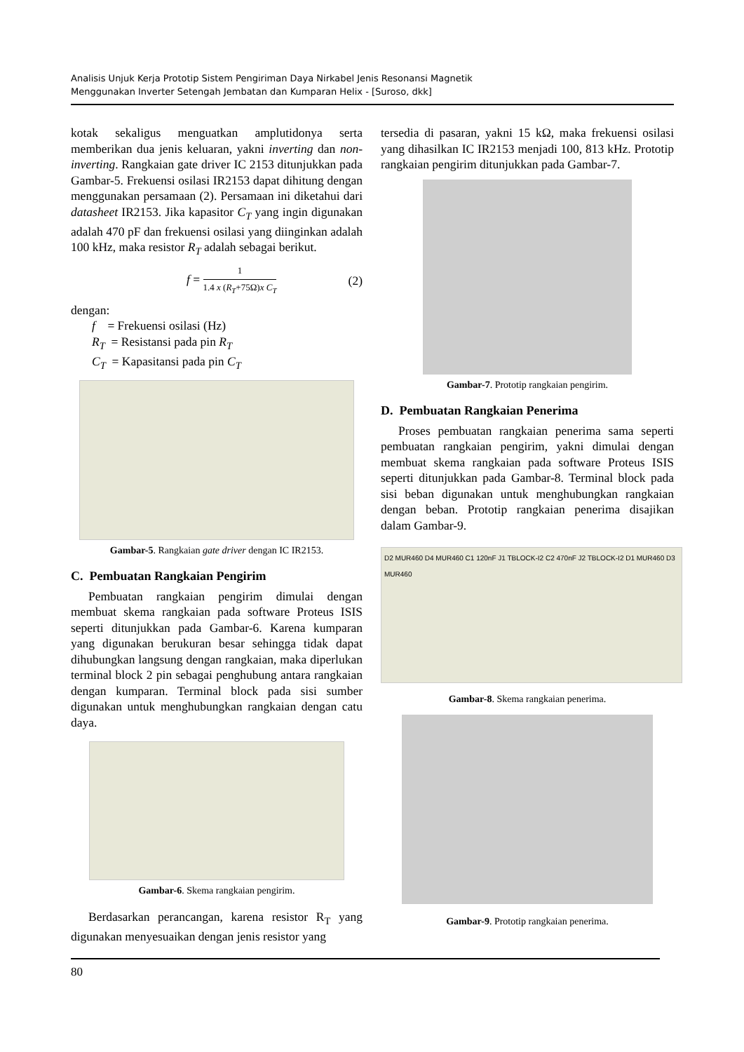Analisis Unjuk Kerja Prototip Sistem Pengiriman Daya Nirkabel Jenis Resonansi Magnetik
Menggunakan Inverter Setengah Jembatan dan Kumparan Helix - [Suroso, dkk]
kotak sekaligus menguatkan amplutidonya serta memberikan dua jenis keluaran, yakni inverting dan non-inverting. Rangkaian gate driver IC 2153 ditunjukkan pada Gambar-5. Frekuensi osilasi IR2153 dapat dihitung dengan menggunakan persamaan (2). Persamaan ini diketahui dari datasheet IR2153. Jika kapasitor C<sub>T</sub> yang ingin digunakan adalah 470 pF dan frekuensi osilasi yang diinginkan adalah 100 kHz, maka resistor R<sub>T</sub> adalah sebagai berikut.
f = 1 1.4 x (R<sub>T</sub>+75Ω)x C<sub>T</sub> (2)
dengan:
f = Frekuensi osilasi (Hz)
R<sub>T</sub> = Resistansi pada pin R<sub>T</sub>
C<sub>T</sub> = Kapasitansi pada pin C<sub>T</sub>
Gambar-5. Rangkaian gate driver dengan IC IR2153.
C. Pembuatan Rangkaian Pengirim
Pembuatan rangkaian pengirim dimulai dengan membuat skema rangkaian pada software Proteus ISIS seperti ditunjukkan pada Gambar-6. Karena kumparan yang digunakan berukuran besar sehingga tidak dapat dihubungkan langsung dengan rangkaian, maka diperlukan terminal block 2 pin sebagai penghubung antara rangkaian dengan kumparan. Terminal block pada sisi sumber digunakan untuk menghubungkan rangkaian dengan catu daya.
Gambar-6. Skema rangkaian pengirim.
Berdasarkan perancangan, karena resistor R<sub>T</sub> yang digunakan menyesuaikan dengan jenis resistor yang
tersedia di pasaran, yakni 15 kΩ, maka frekuensi osilasi yang dihasilkan IC IR2153 menjadi 100, 813 kHz. Prototip rangkaian pengirim ditunjukkan pada Gambar-7.
Gambar-7. Prototip rangkaian pengirim.
D. Pembuatan Rangkaian Penerima
Proses pembuatan rangkaian penerima sama seperti pembuatan rangkaian pengirim, yakni dimulai dengan membuat skema rangkaian pada software Proteus ISIS seperti ditunjukkan pada Gambar-8. Terminal block pada sisi beban digunakan untuk menghubungkan rangkaian dengan beban. Prototip rangkaian penerima disajikan dalam Gambar-9.
D2 MUR460 D4 MUR460 C1 120nF J1 TBLOCK-I2 C2 470nF J2 TBLOCK-I2 D1 MUR460 D3 MUR460
Gambar-8. Skema rangkaian penerima.
Gambar-9. Prototip rangkaian penerima.
80